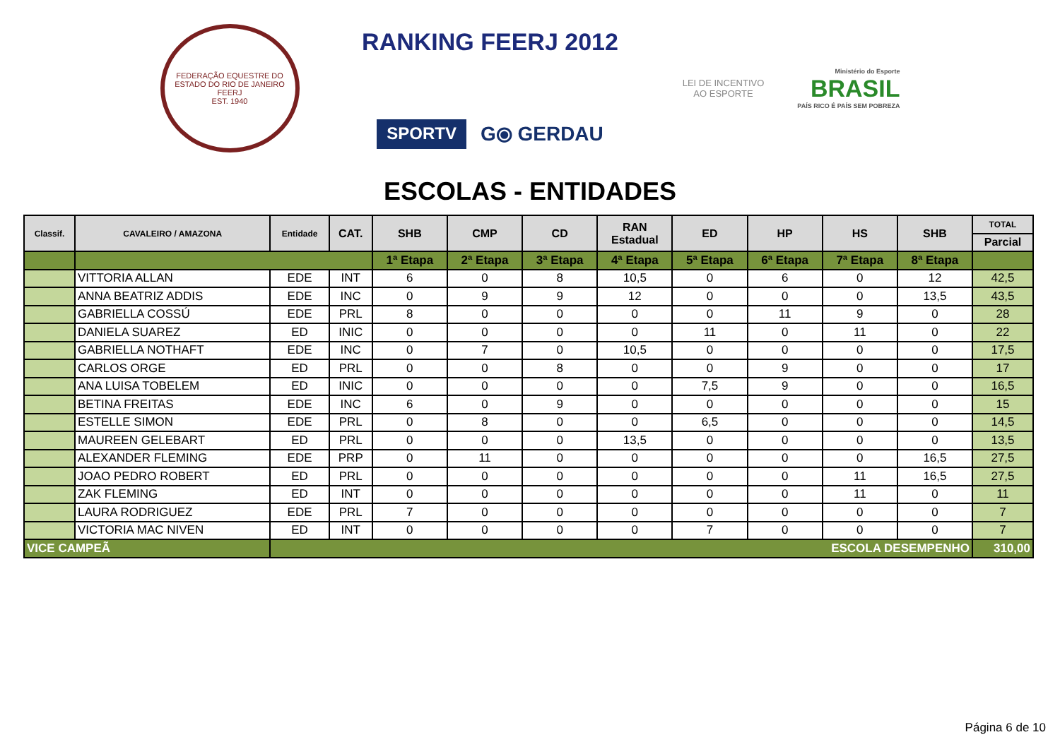FEDERAÇÃO EQUESTRE DO ESTADO DO RIO DE JANEIRO
FEERJ
EST. 1940
RANKING FEERJ 2012
SPORTV G⦿ GERDAU
LEI DE INCENTIVO AO ESPORTE
Ministério do Esporte
BRASIL
PAÍS RICO É PAÍS SEM POBREZA
ESCOLAS - ENTIDADES
| Classif. | CAVALEIRO / AMAZONA | Entidade | CAT. | SHB | CMP | CD | RAN Estadual | ED | HP | HS | SHB | TOTAL |
| --- | --- | --- | --- | --- | --- | --- | --- | --- | --- | --- | --- | --- |
| | | | | | | | | | | | | Parcial |
| | | | | 1ª Etapa | 2ª Etapa | 3ª Etapa | 4ª Etapa | 5ª Etapa | 6ª Etapa | 7ª Etapa | 8ª Etapa | |
| | VITTORIA ALLAN | EDE | INT | 6 | 0 | 8 | 10,5 | 0 | 6 | 0 | 12 | 42,5 |
| | ANNA BEATRIZ ADDIS | EDE | INC | 0 | 9 | 9 | 12 | 0 | 0 | 0 | 13,5 | 43,5 |
| | GABRIELLA COSSÚ | EDE | PRL | 8 | 0 | 0 | 0 | 0 | 11 | 9 | 0 | 28 |
| | DANIELA SUAREZ | ED | INIC | 0 | 0 | 0 | 0 | 11 | 0 | 11 | 0 | 22 |
| | GABRIELLA NOTHAFT | EDE | INC | 0 | 7 | 0 | 10,5 | 0 | 0 | 0 | 0 | 17,5 |
| | CARLOS ORGE | ED | PRL | 0 | 0 | 8 | 0 | 0 | 9 | 0 | 0 | 17 |
| | ANA LUISA TOBELEM | ED | INIC | 0 | 0 | 0 | 0 | 7,5 | 9 | 0 | 0 | 16,5 |
| | BETINA FREITAS | EDE | INC | 6 | 0 | 9 | 0 | 0 | 0 | 0 | 0 | 15 |
| | ESTELLE SIMON | EDE | PRL | 0 | 8 | 0 | 0 | 6,5 | 0 | 0 | 0 | 14,5 |
| | MAUREEN GELEBART | ED | PRL | 0 | 0 | 0 | 13,5 | 0 | 0 | 0 | 0 | 13,5 |
| | ALEXANDER FLEMING | EDE | PRP | 0 | 11 | 0 | 0 | 0 | 0 | 0 | 16,5 | 27,5 |
| | JOAO PEDRO ROBERT | ED | PRL | 0 | 0 | 0 | 0 | 0 | 0 | 11 | 16,5 | 27,5 |
| | ZAK FLEMING | ED | INT | 0 | 0 | 0 | 0 | 0 | 0 | 11 | 0 | 11 |
| | LAURA RODRIGUEZ | EDE | PRL | 7 | 0 | 0 | 0 | 0 | 0 | 0 | 0 | 7 |
| | VICTORIA MAC NIVEN | ED | INT | 0 | 0 | 0 | 0 | 7 | 0 | 0 | 0 | 7 |
| VICE CAMPEÃ | | ESCOLA DESEMPENHO | | | | | | | | | | 310,00 |
Página 6 de 10